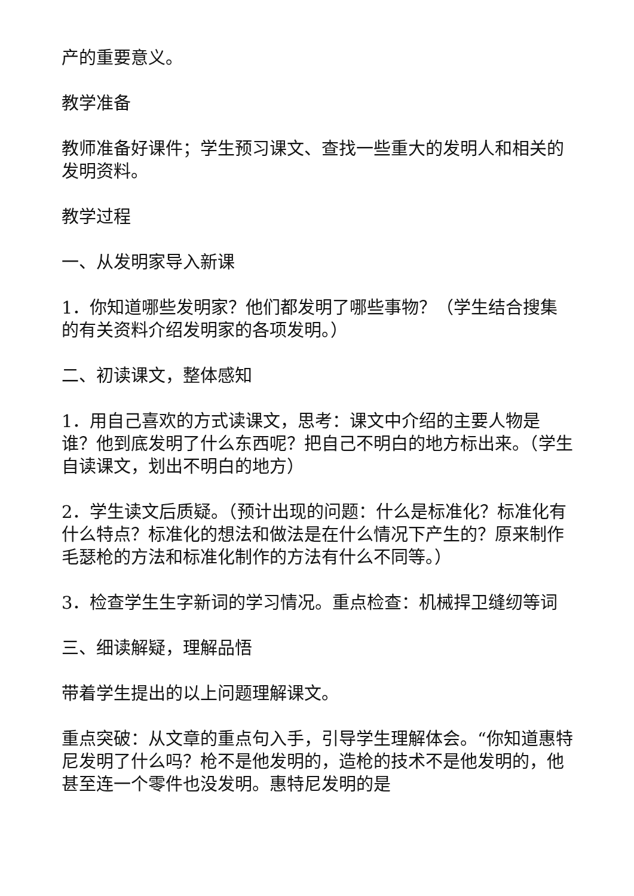产的重要意义。
教学准备
教师准备好课件；学生预习课文、查找一些重大的发明人和相关的发明资料。
教学过程
一、从发明家导入新课
1．你知道哪些发明家？他们都发明了哪些事物？（学生结合搜集的有关资料介绍发明家的各项发明。）
二、初读课文，整体感知
1．用自己喜欢的方式读课文，思考：课文中介绍的主要人物是谁？他到底发明了什么东西呢？把自己不明白的地方标出来。（学生自读课文，划出不明白的地方）
2．学生读文后质疑。（预计出现的问题：什么是标准化？标准化有什么特点？标准化的想法和做法是在什么情况下产生的？原来制作毛瑟枪的方法和标准化制作的方法有什么不同等。）
3．检查学生生字新词的学习情况。重点检查：机械捍卫缝纫等词
三、细读解疑，理解品悟
带着学生提出的以上问题理解课文。
重点突破：从文章的重点句入手，引导学生理解体会。“你知道惠特尼发明了什么吗？枪不是他发明的，造枪的技术不是他发明的，他甚至连一个零件也没发明。惠特尼发明的是